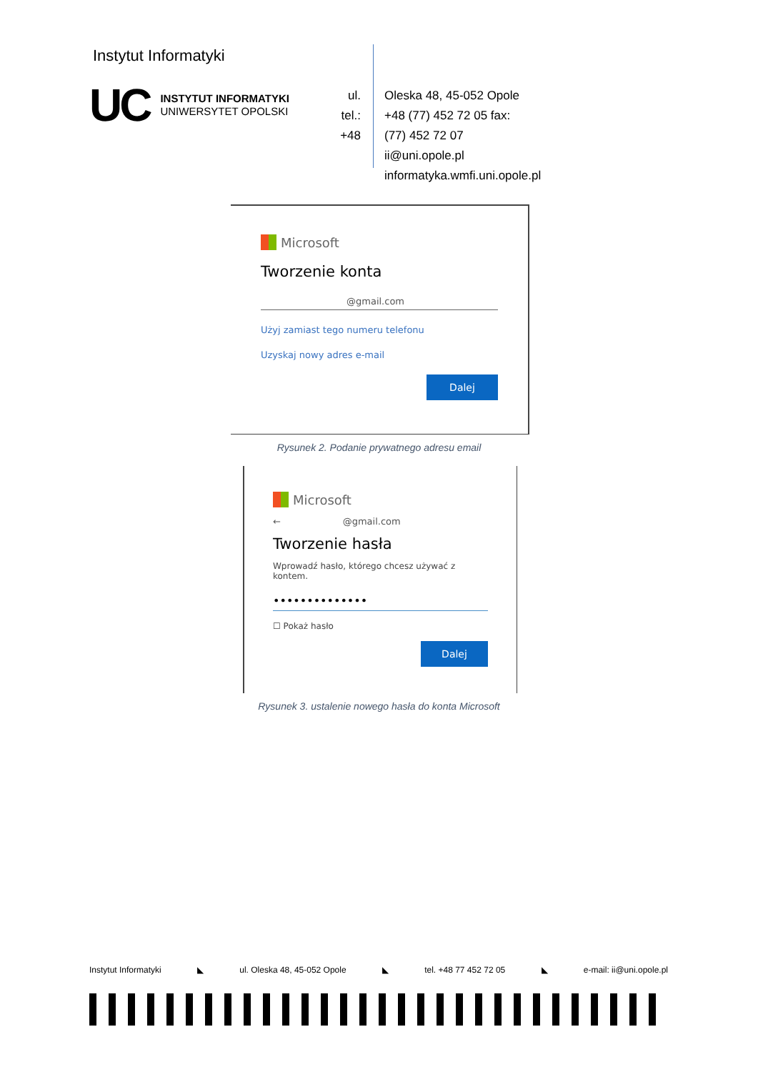Instytut Informatyki
UC
INSTYTUT INFORMATYKI
UNIWERSYTET OPOLSKI
ul.
tel.:
+48
Oleska 48, 45-052 Opole
+48 (77) 452 72 05 fax:
(77) 452 72 07
ii@uni.opole.pl
informatyka.wmfi.uni.opole.pl
Microsoft
Tworzenie konta
@gmail.com
Użyj zamiast tego numeru telefonu
Uzyskaj nowy adres e-mail
Dalej
Rysunek 2. Podanie prywatnego adresu email
Microsoft
← @gmail.com
Tworzenie hasła
Wprowadź hasło, którego chcesz używać z kontem.
••••••••••••••
☐ Pokaż hasło
Dalej
Rysunek 3. ustalenie nowego hasła do konta Microsoft
Instytut Informatyki ◣ ul. Oleska 48, 45-052 Opole ◣ tel. +48 77 452 72 05 ◣ e-mail: ii@uni.opole.pl